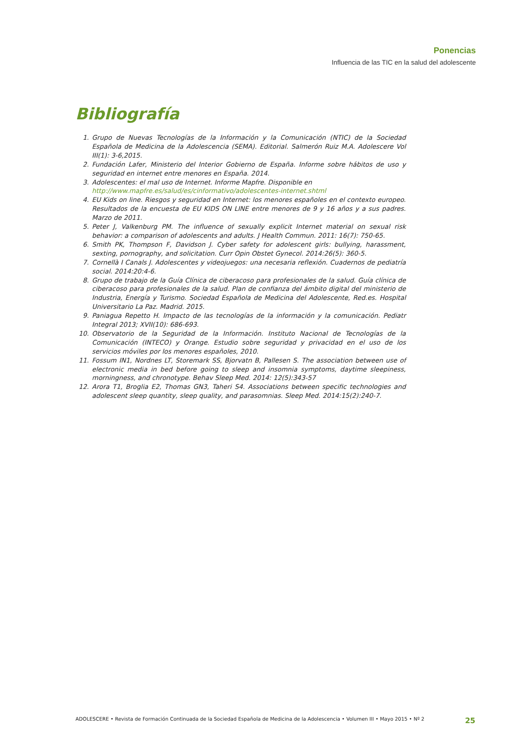Ponencias
Influencia de las TIC en la salud del adolescente
Bibliografía
1. Grupo de Nuevas Tecnologías de la Información y la Comunicación (NTIC) de la Sociedad Española de Medicina de la Adolescencia (SEMA). Editorial. Salmerón Ruiz M.A. Adolescere Vol III(1): 3-6,2015.
2. Fundación Lafer, Ministerio del Interior Gobierno de España. Informe sobre hábitos de uso y seguridad en internet entre menores en España. 2014.
3. Adolescentes: el mal uso de Internet. Informe Mapfre. Disponible en
http://www.mapfre.es/salud/es/cinformativo/adolescentes-internet.shtml
4. EU Kids on line. Riesgos y seguridad en Internet: los menores españoles en el contexto europeo. Resultados de la encuesta de EU KIDS ON LINE entre menores de 9 y 16 años y a sus padres. Marzo de 2011.
5. Peter J, Valkenburg PM. The influence of sexually explicit Internet material on sexual risk behavior: a comparison of adolescents and adults. J Health Commun. 2011: 16(7): 750-65.
6. Smith PK, Thompson F, Davidson J. Cyber safety for adolescent girls: bullying, harassment, sexting, pornography, and solicitation. Curr Opin Obstet Gynecol. 2014:26(5): 360-5.
7. Cornellà I Canals J. Adolescentes y videojuegos: una necesaria reflexión. Cuadernos de pediatría social. 2014:20:4-6.
8. Grupo de trabajo de la Guía Clínica de ciberacoso para profesionales de la salud. Guía clínica de ciberacoso para profesionales de la salud. Plan de confianza del ámbito digital del ministerio de Industria, Energía y Turismo. Sociedad Española de Medicina del Adolescente, Red.es. Hospital Universitario La Paz. Madrid. 2015.
9. Paniagua Repetto H. Impacto de las tecnologías de la información y la comunicación. Pediatr Integral 2013; XVII(10): 686-693.
10. Observatorio de la Seguridad de la Información. Instituto Nacional de Tecnologías de la Comunicación (INTECO) y Orange. Estudio sobre seguridad y privacidad en el uso de los servicios móviles por los menores españoles, 2010.
11. Fossum IN1, Nordnes LT, Storemark SS, Bjorvatn B, Pallesen S. The association between use of electronic media in bed before going to sleep and insomnia symptoms, daytime sleepiness, morningness, and chronotype. Behav Sleep Med. 2014: 12(5):343-57
12. Arora T1, Broglia E2, Thomas GN3, Taheri S4. Associations between specific technologies and adolescent sleep quantity, sleep quality, and parasomnias. Sleep Med. 2014:15(2):240-7.
ADOLESCERE • Revista de Formación Continuada de la Sociedad Española de Medicina de la Adolescencia • Volumen III • Mayo 2015 • Nº 2 25